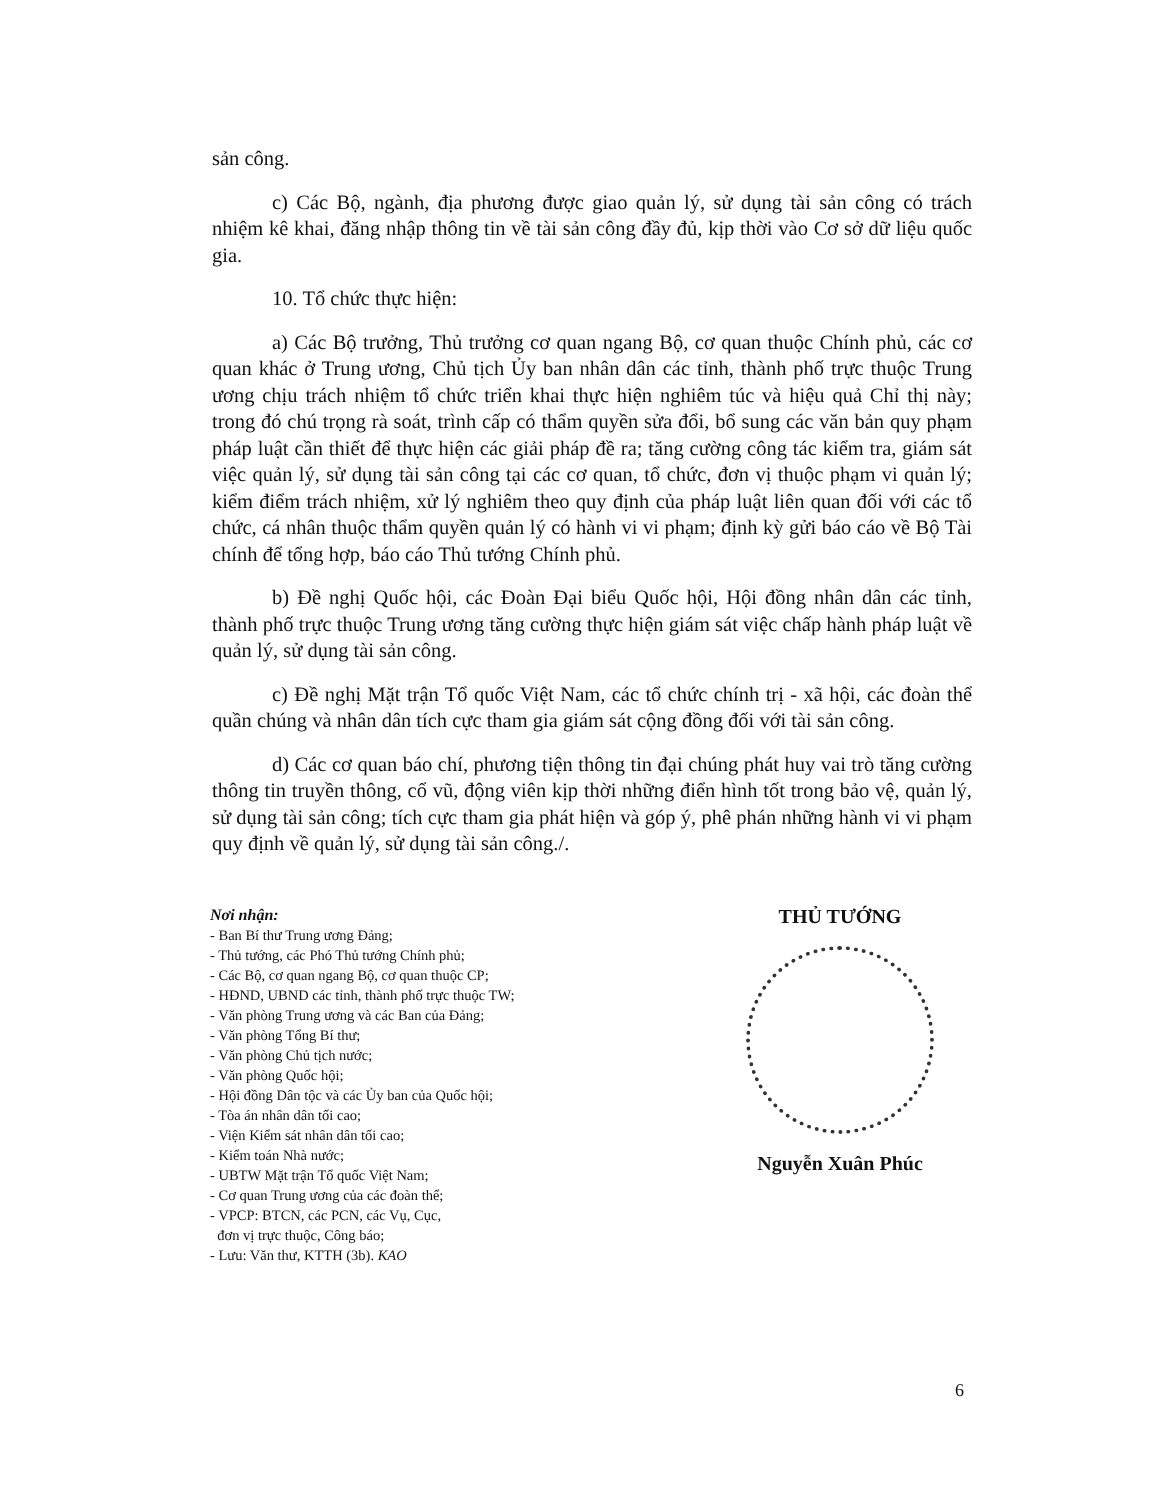sản công.
c) Các Bộ, ngành, địa phương được giao quản lý, sử dụng tài sản công có trách nhiệm kê khai, đăng nhập thông tin về tài sản công đầy đủ, kịp thời vào Cơ sở dữ liệu quốc gia.
10. Tổ chức thực hiện:
a) Các Bộ trưởng, Thủ trưởng cơ quan ngang Bộ, cơ quan thuộc Chính phủ, các cơ quan khác ở Trung ương, Chủ tịch Ủy ban nhân dân các tỉnh, thành phố trực thuộc Trung ương chịu trách nhiệm tổ chức triển khai thực hiện nghiêm túc và hiệu quả Chỉ thị này; trong đó chú trọng rà soát, trình cấp có thẩm quyền sửa đổi, bổ sung các văn bản quy phạm pháp luật cần thiết để thực hiện các giải pháp đề ra; tăng cường công tác kiểm tra, giám sát việc quản lý, sử dụng tài sản công tại các cơ quan, tổ chức, đơn vị thuộc phạm vi quản lý; kiểm điểm trách nhiệm, xử lý nghiêm theo quy định của pháp luật liên quan đối với các tổ chức, cá nhân thuộc thẩm quyền quản lý có hành vi vi phạm; định kỳ gửi báo cáo về Bộ Tài chính để tổng hợp, báo cáo Thủ tướng Chính phủ.
b) Đề nghị Quốc hội, các Đoàn Đại biểu Quốc hội, Hội đồng nhân dân các tỉnh, thành phố trực thuộc Trung ương tăng cường thực hiện giám sát việc chấp hành pháp luật về quản lý, sử dụng tài sản công.
c) Đề nghị Mặt trận Tổ quốc Việt Nam, các tổ chức chính trị - xã hội, các đoàn thể quần chúng và nhân dân tích cực tham gia giám sát cộng đồng đối với tài sản công.
d) Các cơ quan báo chí, phương tiện thông tin đại chúng phát huy vai trò tăng cường thông tin truyền thông, cổ vũ, động viên kịp thời những điển hình tốt trong bảo vệ, quản lý, sử dụng tài sản công; tích cực tham gia phát hiện và góp ý, phê phán những hành vi vi phạm quy định về quản lý, sử dụng tài sản công./.
Nơi nhận:
- Ban Bí thư Trung ương Đảng;
- Thủ tướng, các Phó Thủ tướng Chính phủ;
- Các Bộ, cơ quan ngang Bộ, cơ quan thuộc CP;
- HĐND, UBND các tỉnh, thành phố trực thuộc TW;
- Văn phòng Trung ương và các Ban của Đảng;
- Văn phòng Tổng Bí thư;
- Văn phòng Chủ tịch nước;
- Văn phòng Quốc hội;
- Hội đồng Dân tộc và các Ủy ban của Quốc hội;
- Tòa án nhân dân tối cao;
- Viện Kiểm sát nhân dân tối cao;
- Kiểm toán Nhà nước;
- UBTW Mặt trận Tổ quốc Việt Nam;
- Cơ quan Trung ương của các đoàn thể;
- VPCP: BTCN, các PCN, các Vụ, Cục,
đơn vị trực thuộc, Công báo;
- Lưu: Văn thư, KTTH (3b). KAO
THỦ TƯỚNG
Nguyễn Xuân Phúc
6